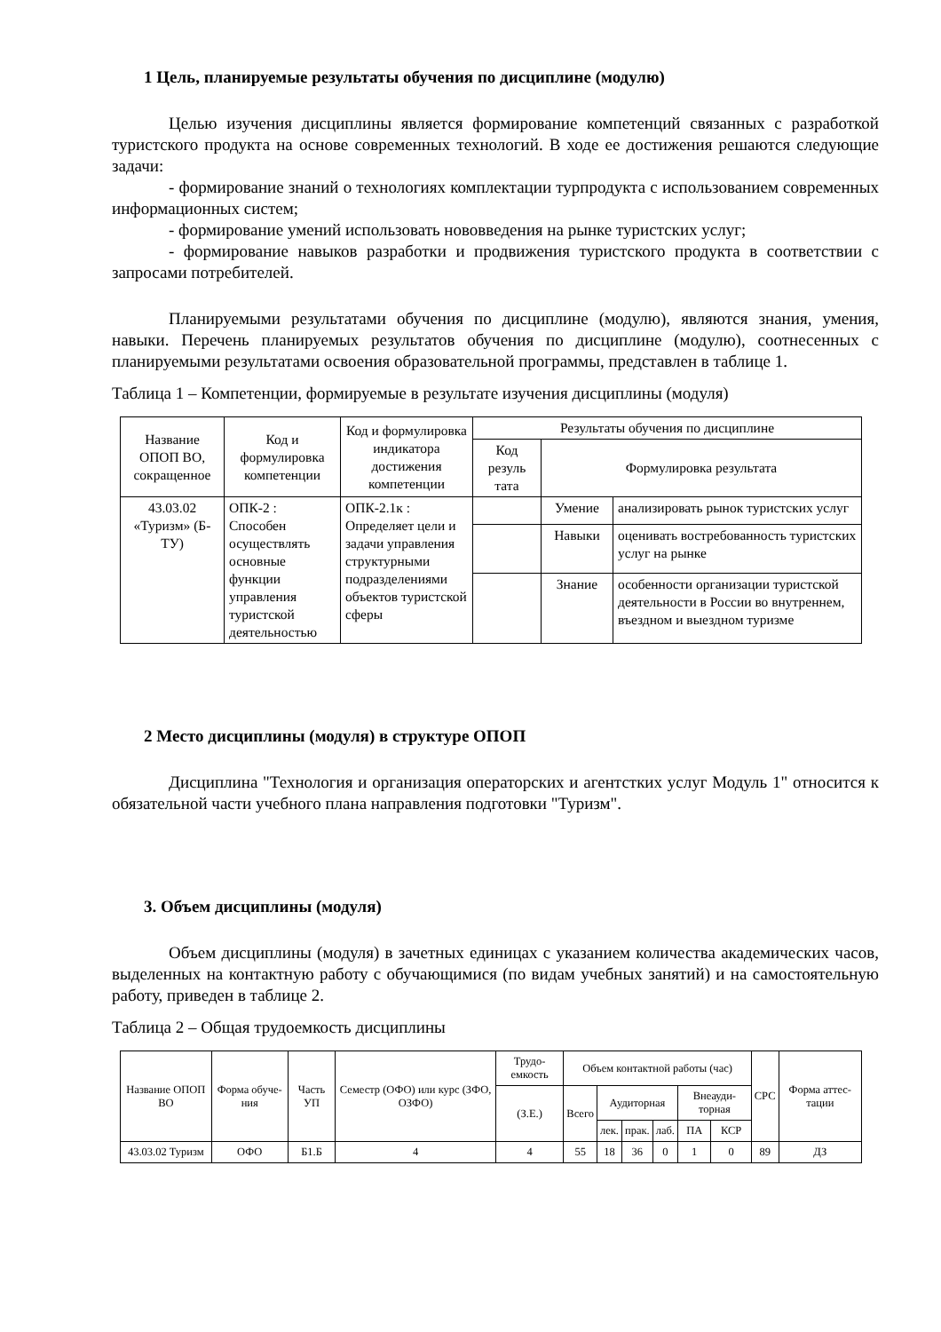1 Цель, планируемые результаты обучения по дисциплине (модулю)
Целью изучения дисциплины является формирование компетенций связанных с разработкой туристского продукта на основе современных технологий. В ходе ее достижения решаются следующие задачи:
- формирование знаний о технологиях комплектации турпродукта с использованием современных информационных систем;
- формирование умений использовать нововведения на рынке туристских услуг;
- формирование навыков разработки и продвижения туристского продукта в соответствии с запросами потребителей.
Планируемыми результатами обучения по дисциплине (модулю), являются знания, умения, навыки. Перечень планируемых результатов обучения по дисциплине (модулю), соотнесенных с планируемыми результатами освоения образовательной программы, представлен в таблице 1.
Таблица 1 – Компетенции, формируемые в результате изучения дисциплины (модуля)
| Название ОПОП ВО, сокращенное | Код и формулировка компетенции | Код и формулировка индикатора достижения компетенции | Результаты обучения по дисциплине | | |
| --- | --- | --- | --- | --- | --- |
| | | | Код резуль тата | Формулировка результата | |
| 43.03.02 «Туризм» (Б-ТУ) | ОПК-2 : Способен осуществлять основные функции управления туристской деятельностью | ОПК-2.1к : Определяет цели и задачи управления структурными подразделениями объектов туристской сферы | | Умение | анализировать рынок туристских услуг |
| | | | | Навыки | оценивать востребованность туристских услуг на рынке |
| | | | | Знание | особенности организации туристской деятельности в России во внутреннем, въездном и выездном туризме |
2 Место дисциплины (модуля) в структуре ОПОП
Дисциплина "Технология и организация операторских и агентстких услуг Модуль 1" относится к обязательной части учебного плана направления подготовки "Туризм".
3. Объем дисциплины (модуля)
Объем дисциплины (модуля) в зачетных единицах с указанием количества академических часов, выделенных на контактную работу с обучающимися (по видам учебных занятий) и на самостоятельную работу, приведен в таблице 2.
Таблица 2 – Общая трудоемкость дисциплины
| Название ОПОП ВО | Форма обуче-ния | Часть УП | Семестр (ОФО) или курс (ЗФО, ОЗФО) | Трудо-емкость | Объем контактной работы (час) | | | | | | СРС | Форма аттес-тации |
| --- | --- | --- | --- | --- | --- | --- | --- | --- | --- | --- | --- | --- |
| | | | | (З.Е.) | Всего | Аудиторная | | | Внеауди-торная | | | |
| | | | | | | лек. | прак. | лаб. | ПА | КСР | | |
| 43.03.02 Туризм | ОФО | Б1.Б | 4 | 4 | 55 | 18 | 36 | 0 | 1 | 0 | 89 | ДЗ |